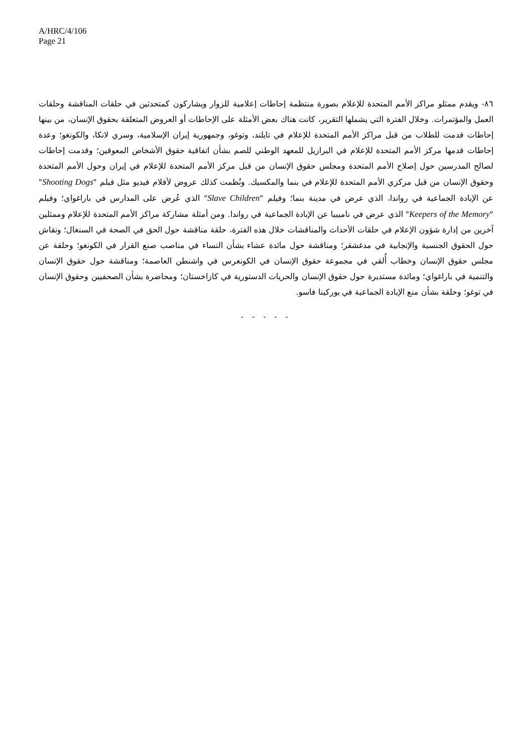A/HRC/4/106
Page 21
٨٦- ويقدم ممثلو مراكز الأمم المتحدة للإعلام بصورة منتظمة إحاطات إعلامية للزوار ويشاركون كمتحدثين في حلقات المناقشة وحلقات العمل والمؤتمرات. وخلال الفترة التي يشملها التقرير، كانت هناك بعض الأمثلة على الإحاطات أو العروض المتعلقة بحقوق الإنسان، من بينها إحاطات قدمت للطلاب من قبل مراكز الأمم المتحدة للإعلام في تايلند، وتوغو، وجمهورية إيران الإسلامية، وسري لانكا، والكونغو؛ وعدة إحاطات قدمها مركز الأمم المتحدة للإعلام في البرازيل للمعهد الوطني للصم بشأن اتفاقية حقوق الأشخاص المعوقين؛ وقدمت إحاطات لصالح المدرسين حول إصلاح الأمم المتحدة ومجلس حقوق الإنسان من قبل مركز الأمم المتحدة للإعلام في إيران وحول الأمم المتحدة وحقوق الإنسان من قبل مركزي الأمم المتحدة للإعلام في بنما والمكسيك. ونُظمت كذلك عروض لأفلام فيديو مثل فيلم "Shooting Dogs" عن الإبادة الجماعية في رواندا، الذي عرض في مدينة بنما؛ وفيلم "Slave Children" الذي عُرض على المدارس في باراغواي؛ وفيلم "Keepers of the Memory" الذي عرض في ناميبيا عن الإبادة الجماعية في رواندا. ومن أمثلة مشاركة مراكز الأمم المتحدة للإعلام وممثلين آخرين من إدارة شؤون الإعلام في حلقات الأحداث والمناقشات خلال هذه الفترة، حلقة مناقشة حول الحق في الصحة في السنغال؛ ونقاش حول الحقوق الجنسية والإنجابية في مدغشقر؛ ومناقشة حول مائدة عشاء بشأن النساء في مناصب صنع القرار في الكونغو؛ وحلقة عن مجلس حقوق الإنسان وخطاب أُلقي في مجموعة حقوق الإنسان في الكونغرس في واشنطن العاصمة؛ ومناقشة حول حقوق الإنسان والتنمية في باراغواي؛ ومائدة مستديرة حول حقوق الإنسان والحريات الدستورية في كازاخستان؛ ومحاضرة بشأن الصحفيين وحقوق الإنسان في توغو؛ وحلقة بشأن منع الإبادة الجماعية في بوركينا فاسو.
- - - - -